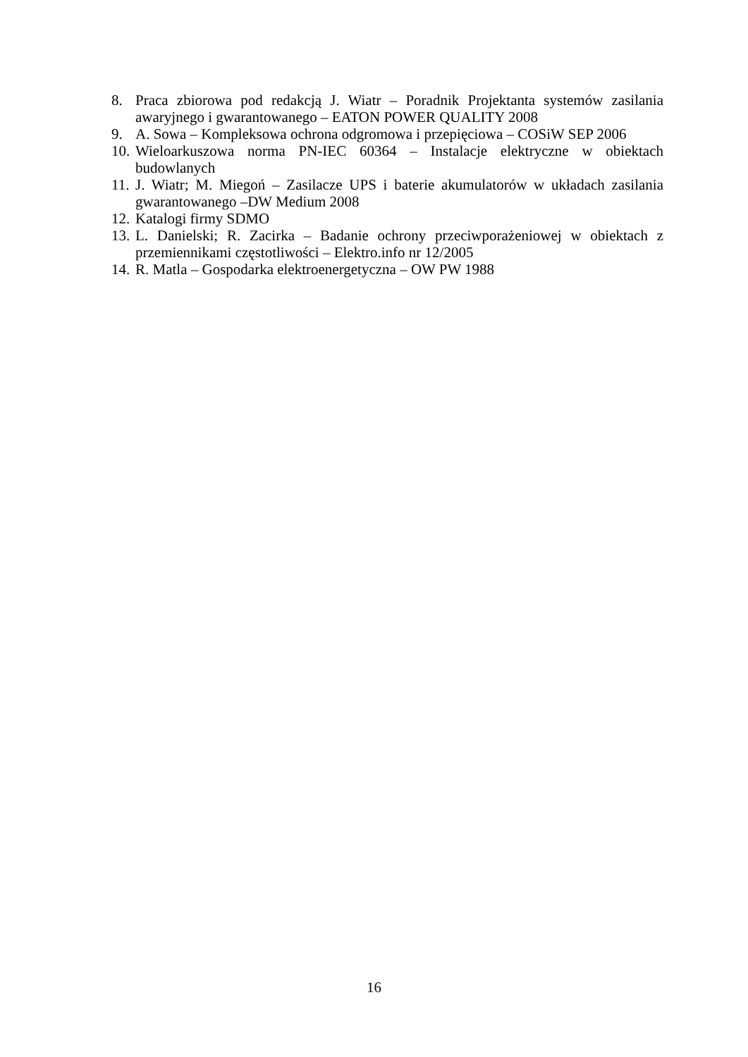8. Praca zbiorowa pod redakcją J. Wiatr – Poradnik Projektanta systemów zasilania awaryjnego i gwarantowanego – EATON POWER QUALITY 2008
9. A. Sowa – Kompleksowa ochrona odgromowa i przepięciowa – COSiW SEP 2006
10. Wieloarkuszowa norma PN-IEC 60364 – Instalacje elektryczne w obiektach budowlanych
11. J. Wiatr; M. Miegoń – Zasilacze UPS i baterie akumulatorów w układach zasilania gwarantowanego –DW Medium 2008
12. Katalogi firmy SDMO
13. L. Danielski; R. Zacirka – Badanie ochrony przeciwporażeniowej w obiektach z przemiennikami częstotliwości – Elektro.info nr 12/2005
14. R. Matla – Gospodarka elektroenergetyczna – OW PW 1988
16